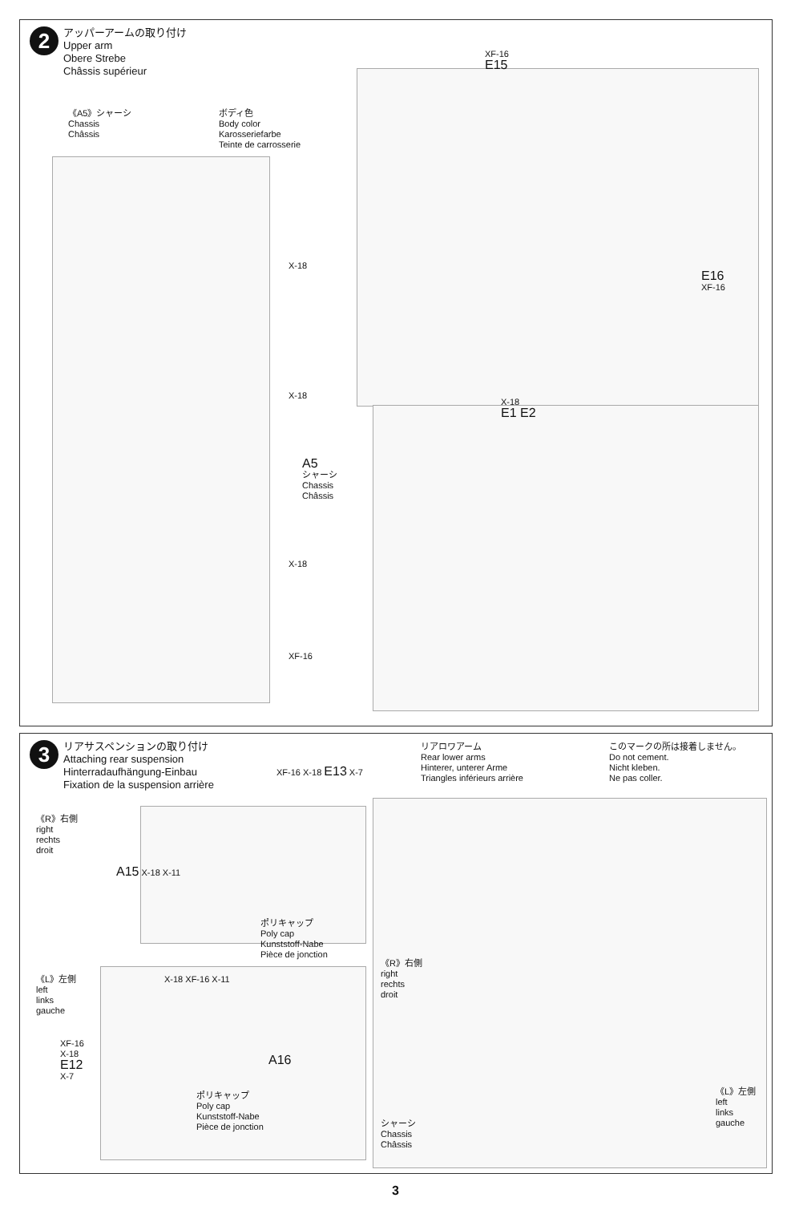2
アッパーアームの取り付け
Upper arm
Obere Strebe
Châssis supérieur
《A5》シャーシ
Chassis
Châssis
ボディ色
Body color
Karosseriefarbe
Teinte de carrosserie
X-18
X-18
X-18
XF-16
XF-16
E15
E16
XF-16
X-18
E1 E2
A5
シャーシ
Chassis
Châssis
3
リアサスペンションの取り付け
Attaching rear suspension
Hinterradaufhängung-Einbau
Fixation de la suspension arrière
リアロワアーム
Rear lower arms
Hinterer, unterer Arme
Triangles inférieurs arrière
このマークの所は接着しません。
Do not cement.
Nicht kleben.
Ne pas coller.
《R》右側
right
rechts
droit
A15 X-18 X-11
XF-16 X-18 E13 X-7
ポリキャップ
Poly cap
Kunststoff-Nabe
Pièce de jonction
《L》左側
left
links
gauche
X-18 XF-16 X-11
XF-16
X-18
E12
X-7
A16
ポリキャップ
Poly cap
Kunststoff-Nabe
Pièce de jonction
《R》右側
right
rechts
droit
シャーシ
Chassis
Châssis
《L》左側
left
links
gauche
3